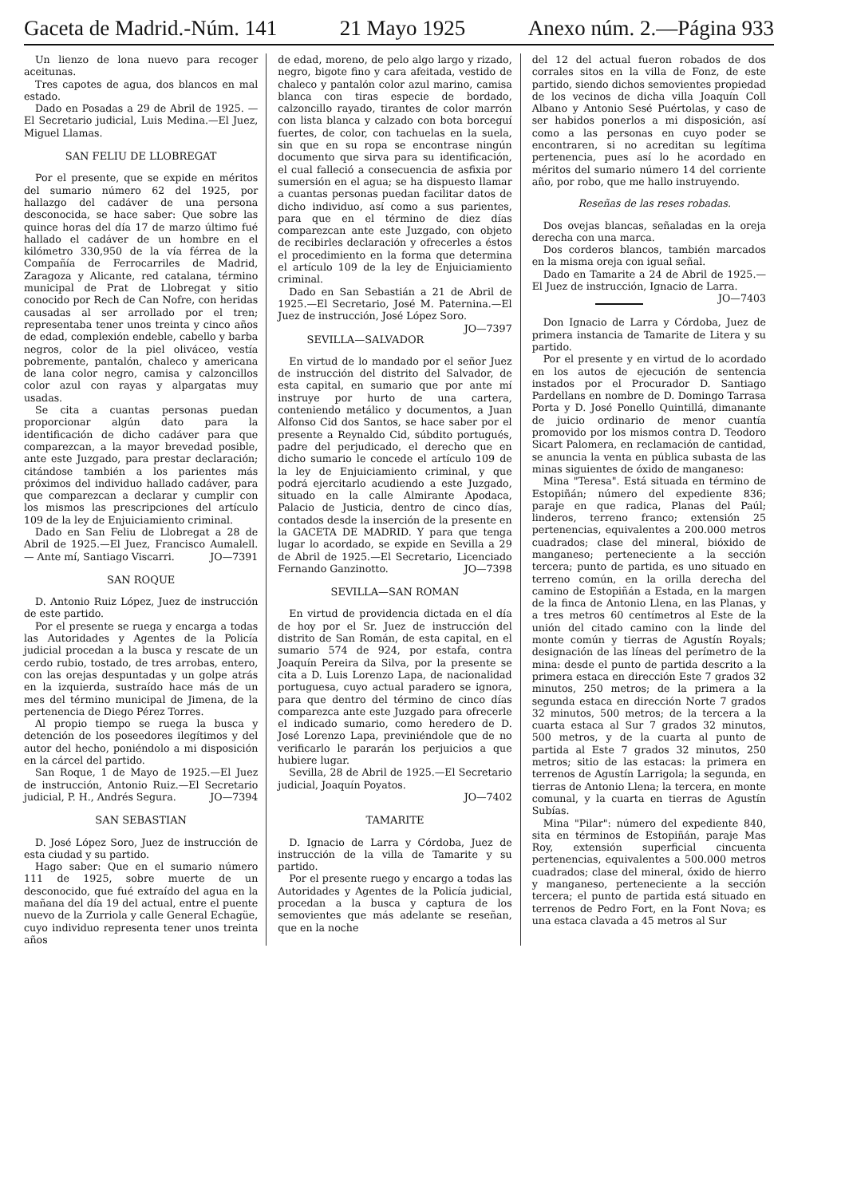Gaceta de Madrid.-Núm. 141 21 Mayo 1925 Anexo núm. 2.—Página 933
Un lienzo de lona nuevo para recoger aceitunas.
Tres capotes de agua, dos blancos en mal estado.
Dado en Posadas a 29 de Abril de 1925. — El Secretario judicial, Luis Medina.—El Juez, Miguel Llamas.
SAN FELIU DE LLOBREGAT
Por el presente, que se expide en méritos del sumario número 62 del 1925, por hallazgo del cadáver de una persona desconocida, se hace saber: Que sobre las quince horas del día 17 de marzo último fué hallado el cadáver de un hombre en el kilómetro 330,950 de la vía férrea de la Compañía de Ferrocarriles de Madrid, Zaragoza y Alicante, red catalana, término municipal de Prat de Llobregat y sitio conocido por Rech de Can Nofre, con heridas causadas al ser arrollado por el tren; representaba tener unos treinta y cinco años de edad, complexión endeble, cabello y barba negros, color de la piel oliváceo, vestía pobremente, pantalón, chaleco y americana de lana color negro, camisa y calzoncillos color azul con rayas y alpargatas muy usadas.
Se cita a cuantas personas puedan proporcionar algún dato para la identificación de dicho cadáver para que comparezcan, a la mayor brevedad posible, ante este Juzgado, para prestar declaración; citándose también a los parientes más próximos del individuo hallado cadáver, para que comparezcan a declarar y cumplir con los mismos las prescripciones del artículo 109 de la ley de Enjuiciamiento criminal.
Dado en San Feliu de Llobregat a 28 de Abril de 1925.—El Juez, Francisco Aumalell. — Ante mí, Santiago Viscarri. JO—7391
SAN ROQUE
D. Antonio Ruiz López, Juez de instrucción de este partido.
Por el presente se ruega y encarga a todas las Autoridades y Agentes de la Policía judicial procedan a la busca y rescate de un cerdo rubio, tostado, de tres arrobas, entero, con las orejas despuntadas y un golpe atrás en la izquierda, sustraído hace más de un mes del término municipal de Jimena, de la pertenencia de Diego Pérez Torres.
Al propio tiempo se ruega la busca y detención de los poseedores ilegítimos y del autor del hecho, poniéndolo a mi disposición en la cárcel del partido.
San Roque, 1 de Mayo de 1925.—El Juez de instrucción, Antonio Ruiz.—El Secretario judicial, P. H., Andrés Segura. JO—7394
SAN SEBASTIAN
D. José López Soro, Juez de instrucción de esta ciudad y su partido.
Hago saber: Que en el sumario número 111 de 1925, sobre muerte de un desconocido, que fué extraído del agua en la mañana del día 19 del actual, entre el puente nuevo de la Zurriola y calle General Echagüe, cuyo individuo representa tener unos treinta años
de edad, moreno, de pelo algo largo y rizado, negro, bigote fino y cara afeitada, vestido de chaleco y pantalón color azul marino, camisa blanca con tiras especie de bordado, calzoncillo rayado, tirantes de color marrón con lista blanca y calzado con bota borceguí fuertes, de color, con tachuelas en la suela, sin que en su ropa se encontrase ningún documento que sirva para su identificación, el cual falleció a consecuencia de asfixia por sumersión en el agua; se ha dispuesto llamar a cuantas personas puedan facilitar datos de dicho individuo, así como a sus parientes, para que en el término de diez días comparezcan ante este Juzgado, con objeto de recibirles declaración y ofrecerles a éstos el procedimiento en la forma que determina el artículo 109 de la ley de Enjuiciamiento criminal.
Dado en San Sebastián a 21 de Abril de 1925.—El Secretario, José M. Paternina.—El Juez de instrucción, José López Soro. JO—7397
SEVILLA—SALVADOR
En virtud de lo mandado por el señor Juez de instrucción del distrito del Salvador, de esta capital, en sumario que por ante mí instruye por hurto de una cartera, conteniendo metálico y documentos, a Juan Alfonso Cid dos Santos, se hace saber por el presente a Reynaldo Cid, súbdito portugués, padre del perjudicado, el derecho que en dicho sumario le concede el artículo 109 de la ley de Enjuiciamiento criminal, y que podrá ejercitarlo acudiendo a este Juzgado, situado en la calle Almirante Apodaca, Palacio de Justicia, dentro de cinco días, contados desde la inserción de la presente en la GACETA DE MADRID. Y para que tenga lugar lo acordado, se expide en Sevilla a 29 de Abril de 1925.—El Secretario, Licenciado Fernando Ganzinotto. JO—7398
SEVILLA—SAN ROMAN
En virtud de providencia dictada en el día de hoy por el Sr. Juez de instrucción del distrito de San Román, de esta capital, en el sumario 574 de 924, por estafa, contra Joaquín Pereira da Silva, por la presente se cita a D. Luis Lorenzo Lapa, de nacionalidad portuguesa, cuyo actual paradero se ignora, para que dentro del término de cinco días comparezca ante este Juzgado para ofrecerle el indicado sumario, como heredero de D. José Lorenzo Lapa, previniéndole que de no verificarlo le pararán los perjuicios a que hubiere lugar.
Sevilla, 28 de Abril de 1925.—El Secretario judicial, Joaquín Poyatos.
JO—7402
TAMARITE
D. Ignacio de Larra y Córdoba, Juez de instrucción de la villa de Tamarite y su partido.
Por el presente ruego y encargo a todas las Autoridades y Agentes de la Policía judicial, procedan a la busca y captura de los semovientes que más adelante se reseñan, que en la noche
del 12 del actual fueron robados de dos corrales sitos en la villa de Fonz, de este partido, siendo dichos semovientes propiedad de los vecinos de dicha villa Joaquín Coll Albano y Antonio Sesé Puértolas, y caso de ser habidos ponerlos a mi disposición, así como a las personas en cuyo poder se encontraren, si no acreditan su legítima pertenencia, pues así lo he acordado en méritos del sumario número 14 del corriente año, por robo, que me hallo instruyendo.
Reseñas de las reses robadas.
Dos ovejas blancas, señaladas en la oreja derecha con una marca.
Dos corderos blancos, también marcados en la misma oreja con igual señal.
Dado en Tamarite a 24 de Abril de 1925.—El Juez de instrucción, Ignacio de Larra. JO—7403
Don Ignacio de Larra y Córdoba, Juez de primera instancia de Tamarite de Litera y su partido.
Por el presente y en virtud de lo acordado en los autos de ejecución de sentencia instados por el Procurador D. Santiago Pardellans en nombre de D. Domingo Tarrasa Porta y D. José Ponello Quintillá, dimanante de juicio ordinario de menor cuantía promovido por los mismos contra D. Teodoro Sicart Palomera, en reclamación de cantidad, se anuncia la venta en pública subasta de las minas siguientes de óxido de manganeso:
Mina "Teresa". Está situada en término de Estopiñán; número del expediente 836; paraje en que radica, Planas del Paúl; linderos, terreno franco; extensión 25 pertenencias, equivalentes a 200.000 metros cuadrados; clase del mineral, bióxido de manganeso; perteneciente a la sección tercera; punto de partida, es uno situado en terreno común, en la orilla derecha del camino de Estopiñán a Estada, en la margen de la finca de Antonio Llena, en las Planas, y a tres metros 60 centímetros al Este de la unión del citado camino con la linde del monte común y tierras de Agustín Royals; designación de las líneas del perímetro de la mina: desde el punto de partida descrito a la primera estaca en dirección Este 7 grados 32 minutos, 250 metros; de la primera a la segunda estaca en dirección Norte 7 grados 32 minutos, 500 metros; de la tercera a la cuarta estaca al Sur 7 grados 32 minutos, 500 metros, y de la cuarta al punto de partida al Este 7 grados 32 minutos, 250 metros; sitio de las estacas: la primera en terrenos de Agustín Larrigola; la segunda, en tierras de Antonio Llena; la tercera, en monte comunal, y la cuarta en tierras de Agustín Subías.
Mina "Pilar": número del expediente 840, sita en términos de Estopiñán, paraje Mas Roy, extensión superficial cincuenta pertenencias, equivalentes a 500.000 metros cuadrados; clase del mineral, óxido de hierro y manganeso, perteneciente a la sección tercera; el punto de partida está situado en terrenos de Pedro Fort, en la Font Nova; es una estaca clavada a 45 metros al Sur